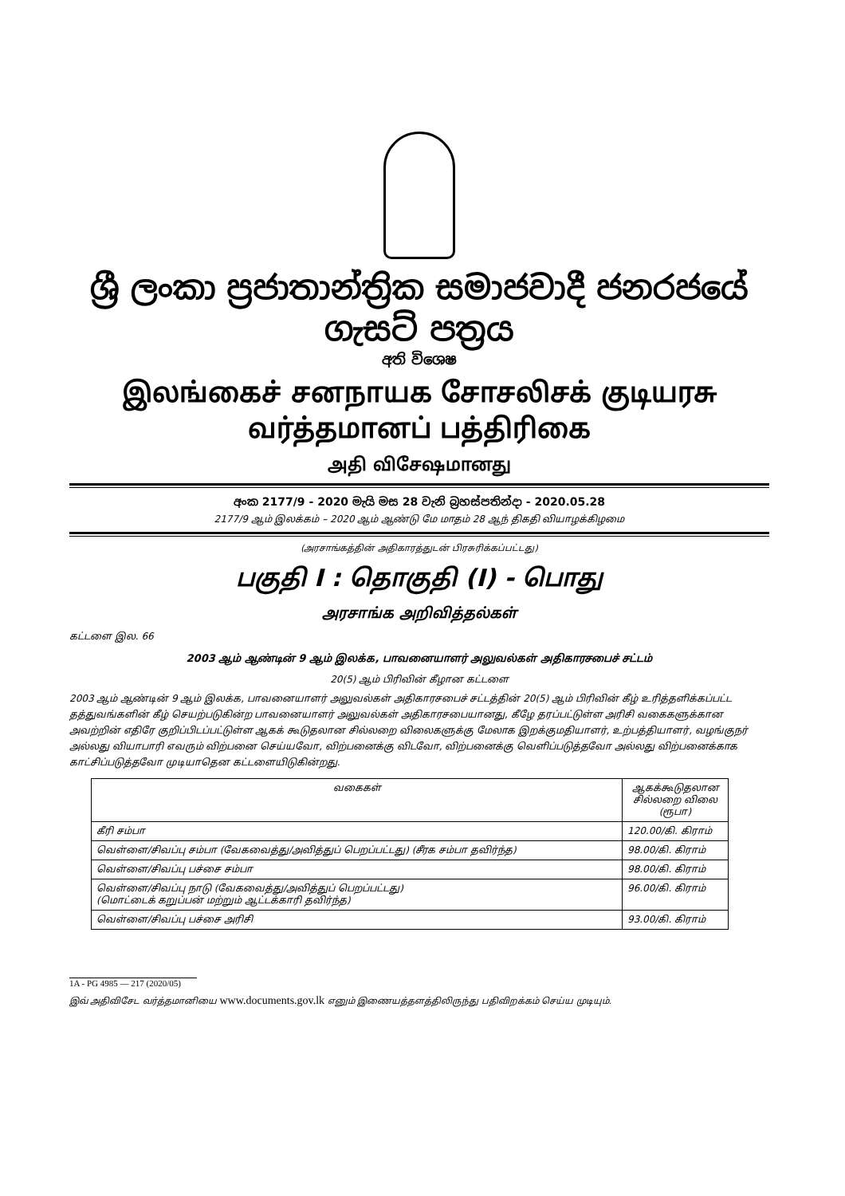ශ්‍රී ලංකා ප්‍රජාතාන්ත්‍රික සමාජවාදී ජනරජයේ ගැසට් පත්‍රය
අති විශෙෂ
இலங்கைச் சனநாயக சோசலிசக் குடியரசு வர்த்தமானப் பத்திரிகை
அதி விசேஷமானது
අංක 2177/9 - 2020 මැයි මස 28 වැනි බ්‍රහස්පතින්දා - 2020.05.28
2177/9 ஆம் இலக்கம் – 2020 ஆம் ஆண்டு மே மாதம் 28 ஆந் திகதி வியாழக்கிழமை
(அரசாங்கத்தின் அதிகாரத்துடன் பிரசுரிக்கப்பட்டது)
பகுதி I : தொகுதி (I) - பொது
அரசாங்க அறிவித்தல்கள்
கட்டளை இல. 66
2003 ஆம் ஆண்டின் 9 ஆம் இலக்க, பாவனையாளர் அலுவல்கள் அதிகாரசபைச் சட்டம்
20(5) ஆம் பிரிவின் கீழான கட்டளை
2003 ஆம் ஆண்டின் 9 ஆம் இலக்க, பாவனையாளர் அலுவல்கள் அதிகாரசபைச் சட்டத்தின் 20(5) ஆம் பிரிவின் கீழ் உரித்தளிக்கப்பட்ட தத்துவங்களின் கீழ் செயற்படுகின்ற பாவனையாளர் அலுவல்கள் அதிகாரசபையானது, கீழே தரப்பட்டுள்ள அரிசி வகைகளுக்கான அவற்றின் எதிரே குறிப்பிடப்பட்டுள்ள ஆகக் கூடுதலான சில்லறை விலைகளுக்கு மேலாக இறக்குமதியாளர், உற்பத்தியாளர், வழங்குநர் அல்லது வியாபாரி எவரும் விற்பனை செய்யவோ, விற்பனைக்கு விடவோ, விற்பனைக்கு வெளிப்படுத்தவோ அல்லது விற்பனைக்காக காட்சிப்படுத்தவோ முடியாதென கட்டளையிடுகின்றது.
| வகைகள் | ஆகக்கூடுதலான சில்லறை விலை (ரூபா) |
| --- | --- |
| கீரி சம்பா | 120.00/கி. கிராம் |
| வெள்ளை/சிவப்பு சம்பா (வேகவைத்து/அவித்துப் பெறப்பட்டது) (சீரக சம்பா தவிர்ந்த) | 98.00/கி. கிராம் |
| வெள்ளை/சிவப்பு பச்சை சம்பா | 98.00/கி. கிராம் |
| வெள்ளை/சிவப்பு நாடு (வேகவைத்து/அவித்துப் பெறப்பட்டது) (மொட்டைக் கறுப்பன் மற்றும் ஆட்டக்காரி தவிர்ந்த) | 96.00/கி. கிராம் |
| வெள்ளை/சிவப்பு பச்சை அரிசி | 93.00/கி. கிராம் |
1A - PG 4985 — 217 (2020/05)
இவ் அதிவிசேட வர்த்தமானியை www.documents.gov.lk எனும் இணையத்தளத்திலிருந்து பதிவிறக்கம் செய்ய முடியும்.